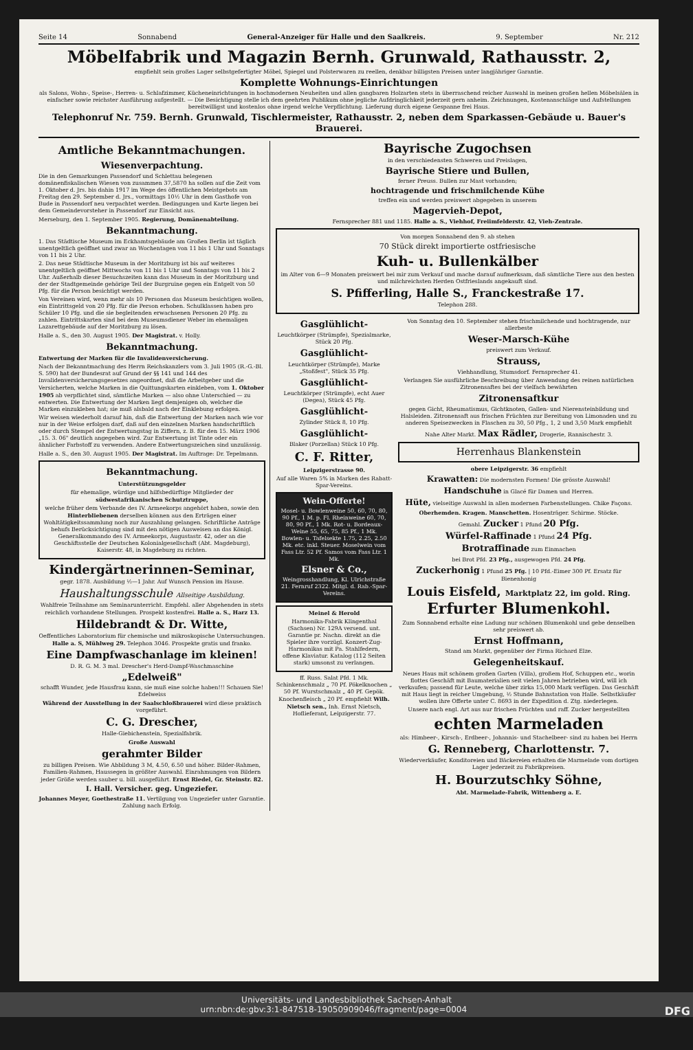Seite 14 Sonnabend General-Anzeiger für Halle und den Saalkreis. 9. September Nr. 212
Möbelfabrik und Magazin Bernh. Grunwald, Rathausstr. 2,
empfiehlt sein großes Lager selbstgefertigter Möbel, Spiegel und Polsterwaren zu reellen, denkbar billigsten Preisen unter langjähriger Garantie.
Komplette Wohnungs-Einrichtungen
als Salons, Wohn-, Speise-, Herren- u. Schlafzimmer, Kücheneinrichtungen in hochmodernen Neuheiten und allen gangbaren Holzarten stets in überraschend reicher Auswahl in meinen großen hellen Möbelsälen in einfacher sowie reichster Ausführung aufgestellt. — Die Besichtigung stelle ich dem geehrten Publikum ohne jegliche Aufdringlichkeit jederzeit gern anheim. Zeichnungen, Kostenanschläge und Aufstellungen bereitwilligst und kostenlos ohne irgend welche Verpflichtung. Lieferung durch eigene Gespanne frei Haus.
Telephonruf Nr. 759. Bernh. Grunwald, Tischlermeister, Rathausstr. 2, neben dem Sparkassen-Gebäude u. Bauer's Brauerei.
Amtliche Bekanntmachungen.
Wiesenverpachtung.
Die in den Gemarkungen Passendorf und Schlettau belegenen domänenfiskalischen Wiesen von zusammen 37,5870 ha sollen auf die Zeit vom 1. Oktober d. Jrs. bis dahin 1917 im Wege des öffentlichen Meistgebots am Freitag den 29. September d. Jrs., vormittags 10½ Uhr in dem Gasthofe von Bude in Passendorf neu verpachtet werden. Bedingungen und Karte liegen bei dem Gemeindevorsteher in Passendorf zur Einsicht aus.
Merseburg, den 1. September 1905. Regierung, Domänenabteilung.
Bekanntmachung.
1. Das Städtische Museum im Eckhamtsgebäude am Großen Berlin ist täglich unentgeltlich geöffnet und zwar an Wochentagen von 11 bis 1 Uhr und Sonntags von 11 bis 2 Uhr.
2. Das neue Städtische Museum in der Moritzburg ist bis auf weiteres unentgeltlich geöffnet Mittwochs von 11 bis 1 Uhr und Sonntags von 11 bis 2 Uhr. Außerhalb dieser Besuchszeiten kann das Museum in der Moritzburg und der der Stadtgemeinde gehörige Teil der Burgruine gegen ein Entgelt von 50 Pfg. für die Person besichtigt werden.
Von Vereinen wird, wenn mehr als 10 Personen das Museum besichtigen wollen, ein Eintrittsgeld von 20 Pfg. für die Person erhoben. Schulklassen haben pro Schüler 10 Pfg. und die sie begleitenden erwachsenen Personen 20 Pfg. zu zahlen. Eintrittskarten sind bei dem Museumsdiener Weber im ehemaligen Lazarettgebäude auf der Moritzburg zu lösen.
Halle a. S., den 30. August 1905. Der Magistrat. v. Holly.
Bekanntmachung.
Entwertung der Marken für die Invalidenversicherung.
Nach der Bekanntmachung des Herrn Reichskanzlers vom 3. Juli 1905 (R.-G.-Bl. S. 590) hat der Bundesrat auf Grund der §§ 141 und 144 des Invalidenversicherungsgesetzes angeordnet, daß die Arbeitgeber und die Versicherten, welche Marken in die Quittungskarten einkleben, vom 1. Oktober 1905 ab verpflichtet sind, sämtliche Marken — also ohne Unterschied — zu entwerten. Die Entwertung der Marken liegt demjenigen ob, welcher die Marken einzukleben hat; sie muß alsbald nach der Einklebung erfolgen.
Wir weisen wiederholt darauf hin, daß die Entwertung der Marken nach wie vor nur in der Weise erfolgen darf, daß auf den einzelnen Marken handschriftlich oder durch Stempel der Entwertungstag in Ziffern, z. B. für den 15. März 1906 „15. 3. 06" deutlich angegeben wird. Zur Entwertung ist Tinte oder ein ähnlicher Farbstoff zu verwenden. Andere Entwertungszeichen sind unzulässig.
Halle a. S., den 30. August 1905. Der Magistrat. Im Auftrage: Dr. Tepelmann.
Bekanntmachung.
Unterstützungsgelder
für ehemalige, würdige und hilfsbedürftige Mitglieder der südwestafrikanischen Schutztruppe,
welche früher dem Verbande des IV. Armeekorps angehört haben, sowie den Hinterbliebenen derselben können aus den Erträgen einer Wohltätigkeitssammlung noch zur Auszahlung gelangen. Schriftliche Anträge behufs Berücksichtigung sind mit den nötigen Ausweisen an das Königl. Generalkommando des IV. Armeekorps, Augustastr. 42, oder an die Geschäftsstelle der Deutschen Kolonialgesellschaft (Abt. Magdeburg), Kaiserstr. 48, in Magdeburg zu richten.
Kindergärtnerinnen-Seminar,
gegr. 1878. Ausbildung ½—1 Jahr. Auf Wunsch Pension im Hause.
Haushaltungsschule Allseitige Ausbildung.
Wahlfreie Teilnahme am Seminarunterricht. Empfehl. aller Abgehenden in stets reichlich vorhandene Stellungen. Prospekt kostenfrei. Halle a. S., Harz 13.
Hildebrandt & Dr. Witte,
Oeffentliches Laboratorium für chemische und mikroskopische Untersuchungen. Halle a. S, Mühlweg 29. Telephon 3046. Prospekte gratis und franko.
Eine Dampfwaschanlage im kleinen!
D. R. G. M. 3 mal. Drescher's Herd-Dampf-Waschmaschine
„Edelweiß"
schafft Wunder, jede Hausfrau kann, sie muß eine solche haben!!! Schauen Sie! Edelweiss
Während der Ausstellung in der Saalschloßbrauerei wird diese praktisch vorgeführt.
C. G. Drescher,
Halle-Giebichenstein, Spezialfabrik.
Große Auswahl
gerahmter Bilder
zu billigen Preisen. Wie Abbildung 3 M, 4.50, 6.50 und höher. Bilder-Rahmen, Familien-Rahmen, Haussegen in größter Auswahl. Einrahmungen von Bildern jeder Größe werden sauber u. bill. ausgeführt. Ernst Riedel, Gr. Steinstr. 82.
I. Hall. Versicher. geg. Ungeziefer.
Johannes Meyer, Goethestraße 11. Vertilgung von Ungeziefer unter Garantie. Zahlung nach Erfolg.
Bayrische Zugochsen
in den verschiedensten Schweren und Preislagen,
Bayrische Stiere und Bullen,
ferner Preuss. Bullen zur Mast vorhanden;
hochtragende und frischmilchende Kühe
treffen ein und werden preiswert abgegeben in unserem
Magervieh-Depot,
Fernsprecher 881 und 1185. Halle a. S., Viehhof, Freiimfelderstr. 42, Vieh-Zentrale.
Von morgen Sonnabend den 9. ab stehen
70 Stück direkt importierte ostfriesische
Kuh- u. Bullenkälber
im Alter von 6—9 Monaten preiswert bei mir zum Verkauf und mache darauf aufmerksam, daß sämtliche Tiere aus den besten und milchreichsten Herden Ostfrieslands angekauft sind.
S. Pfifferling, Halle S., Franckestraße 17.
Telephon 288.
Gasglühlicht-
Leuchtkörper (Strümpfe), Spezialmarke, Stück 20 Pfg.
Gasglühlicht-
Leuchtkörper (Strümpfe), Marke „Stoßfest", Stück 35 Pfg.
Gasglühlicht-
Leuchtkörper (Strümpfe), echt Auer (Degea), Stück 45 Pfg.
Gasglühlicht-
Zylinder Stück 8, 10 Pfg.
Gasglühlicht-
Blaker (Porzellan) Stück 10 Pfg.
C. F. Ritter,
Leipzigerstrasse 90.
Auf alle Waren 5% in Marken des Rabatt-Spar-Vereins.
Wein-Offerte!
Mosel- u. Bowlenweine 50, 60, 70, 80, 90 Pf., 1 M. p. Fl. Rheinweine 60, 70, 80, 90 Pf., 1 Mk. Rot- u. Bordeaux-Weine 55, 65, 75, 85 Pf., 1 Mk. Bowlen- u. Tafelsekte 1.75, 2.25, 2.50 Mk. etc. inkl. Steuer. Moselwein vom Fass Ltr. 52 Pf. Samos vom Fass Ltr. 1 Mk.
Elsner & Co.,
Weingrosshandlung, Kl. Ulrichstraße 21. Fernruf 2322. Mitgl. d. Rab.-Spar-Vereins.
Meinel & Herold
Harmonika-Fabrik Klingenthal (Sachsen) Nr. 129A versend. unt. Garantie pr. Nachn. direkt an die Spieler ihre vorzügl. Konzert-Zug-Harmonikas mit Pa. Stahlfedern, offene Klaviatur. Katalog (112 Seiten stark) umsonst zu verlangen.
ff. Russ. Salat Pfd. 1 Mk. Schinkenschmalz „ 70 Pf. Pökelknochen „ 50 Pf. Wurstschmalz „ 40 Pf. Gepök. Knochenfleisch „ 20 Pf. empfiehlt Wilh. Nietsch sen., Inh. Ernst Nietsch, Hoflieferant, Leipzigerstr. 77.
Von Sonntag den 10. September stehen frischmilchende und hochtragende, nur allerbeste
Weser-Marsch-Kühe
preiswert zum Verkauf.
Strauss,
Viehhandlung, Stumsdorf. Fernsprecher 41.
Verlangen Sie ausführliche Beschreibung über Anwendung des reinen natürlichen Zitronensaftes bei der vielfach bewährten
Zitronensaftkur
gegen Gicht, Rheumatismus, Gichtknoten, Gallen- und Nierensteinbildung und Halsleiden. Zitronensaft aus frischen Früchten zur Bereitung von Limonaden und zu anderen Speisezwecken in Flaschen zu 30, 50 Pfg., 1, 2 und 3,50 Mark empfiehlt
Nahe Alter Markt. Max Rädler, Drogerie, Rannischestr. 3.
Herrenhaus Blankenstein
obere Leipzigerstr. 36 empfiehlt
Krawatten: Die modernsten Formen! Die grösste Auswahl!
Handschuhe in Glacé für Damen und Herren.
Hüte, vielseitige Auswahl in allen modernen Farbenstellungen. Chike Façons.
Oberhemden. Kragen. Manschetten. Hosenträger. Schirme. Stöcke.
Gemahl. Zucker 1 Pfund 20 Pfg.
Würfel-Raffinade 1 Pfund 24 Pfg.
Brotraffinade zum Einmachen
bei Brot Pfd. 23 Pfg., ausgewogen Pfd. 24 Pfg.
Zuckerhonig 1 Pfund 25 Pfg. | 10 Pfd.-Eimer 300 Pf. Ersatz für Bienenhonig
Louis Eisfeld, Marktplatz 22, im gold. Ring.
Erfurter Blumenkohl.
Zum Sonnabend erhalte eine Ladung nur schönen Blumenkohl und gebe denselben sehr preiswert ab.
Ernst Hoffmann,
Stand am Markt, gegenüber der Firma Richard Elze.
Gelegenheitskauf.
Neues Haus mit schönem großen Garten (Villa), großem Hof, Schuppen etc., worin flottes Geschäft mit Baumaterialien seit vielen Jahren betrieben wird, will ich verkaufen; passend für Leute, welche über zirka 15,000 Mark verfügen. Das Geschäft mit Haus liegt in reicher Umgebung, ½ Stunde Bahnstation von Halle. Selbstkäufer wollen ihre Offerte unter C. 8693 in der Expedition d. Ztg. niederlegen.
Unsere nach engl. Art aus nur frischen Früchten und raff. Zucker hergestellten
echten Marmeladen
als: Himbeer-, Kirsch-, Erdbeer-, Johannis- und Stachelbeer- sind zu haben bei Herrn
G. Renneberg, Charlottenstr. 7.
Wiederverkäufer, Konditoreien und Bäckereien erhalten die Marmelade vom dortigen Lager jederzeit zu Fabrikpreisen.
H. Bourzutschky Söhne,
Abt. Marmelade-Fabrik, Wittenberg a. E.
Universitäts- und Landesbibliothek Sachsen-Anhalt
urn:nbn:de:gbv:3:1-847518-19050909046/fragment/page=0004 DFG